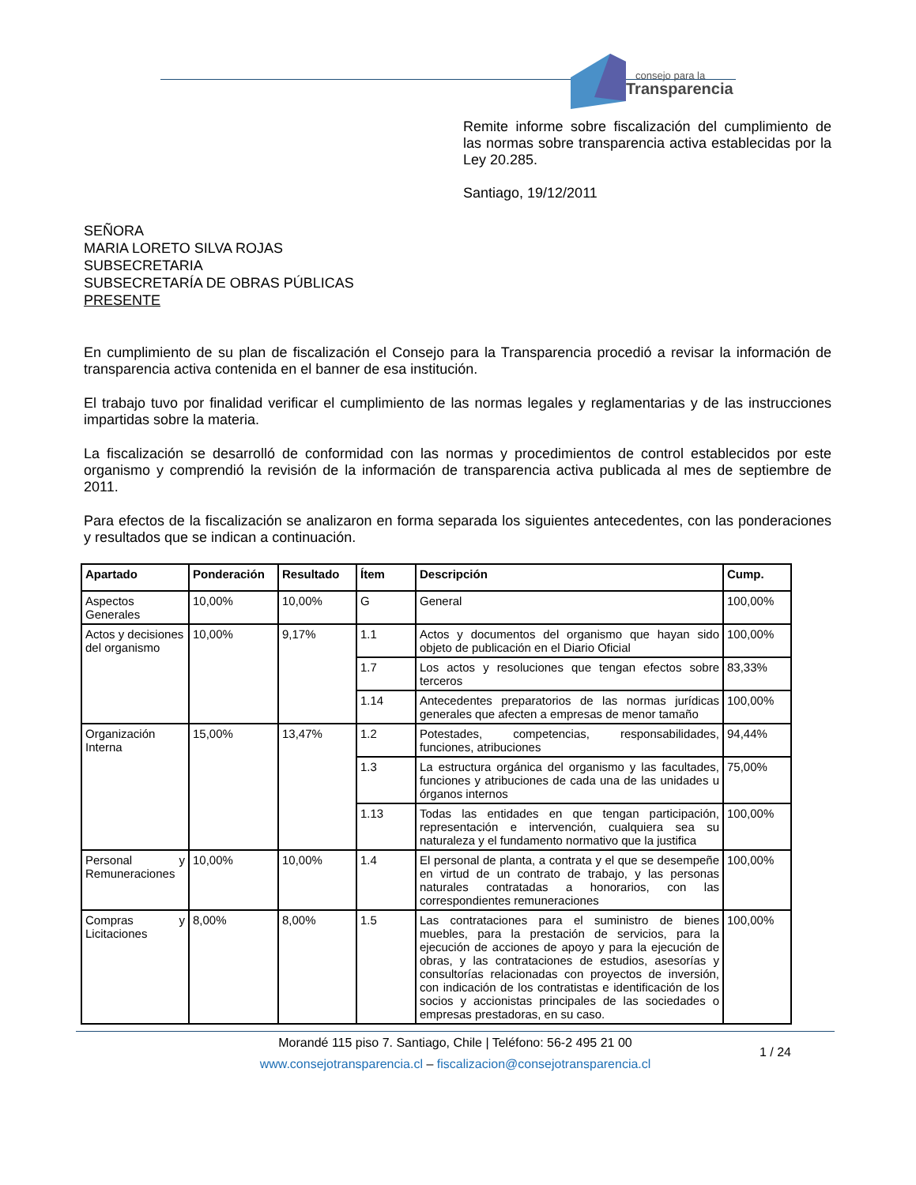consejo para la
Transparencia
Remite informe sobre fiscalización del cumplimiento de las normas sobre transparencia activa establecidas por la Ley 20.285.
Santiago, 19/12/2011
SEÑORA
MARIA LORETO SILVA ROJAS
SUBSECRETARIA
SUBSECRETARÍA DE OBRAS PÚBLICAS
PRESENTE
En cumplimiento de su plan de fiscalización el Consejo para la Transparencia procedió a revisar la información de transparencia activa contenida en el banner de esa institución.
El trabajo tuvo por finalidad verificar el cumplimiento de las normas legales y reglamentarias y de las instrucciones impartidas sobre la materia.
La fiscalización se desarrolló de conformidad con las normas y procedimientos de control establecidos por este organismo y comprendió la revisión de la información de transparencia activa publicada al mes de septiembre de 2011.
Para efectos de la fiscalización se analizaron en forma separada los siguientes antecedentes, con las ponderaciones y resultados que se indican a continuación.
| Apartado | Ponderación | Resultado | Ítem | Descripción | Cump. |
| --- | --- | --- | --- | --- | --- |
| Aspectos Generales | 10,00% | 10,00% | G | General | 100,00% |
| Actos y decisiones del organismo | 10,00% | 9,17% | 1.1 | Actos y documentos del organismo que hayan sido objeto de publicación en el Diario Oficial | 100,00% |
| | | | 1.7 | Los actos y resoluciones que tengan efectos sobre terceros | 83,33% |
| | | | 1.14 | Antecedentes preparatorios de las normas jurídicas generales que afecten a empresas de menor tamaño | 100,00% |
| Organización Interna | 15,00% | 13,47% | 1.2 | Potestades, competencias, responsabilidades, funciones, atribuciones | 94,44% |
| | | | 1.3 | La estructura orgánica del organismo y las facultades, funciones y atribuciones de cada una de las unidades u órganos internos | 75,00% |
| | | | 1.13 | Todas las entidades en que tengan participación, representación e intervención, cualquiera sea su naturaleza y el fundamento normativo que la justifica | 100,00% |
| Personal y Remuneraciones | 10,00% | 10,00% | 1.4 | El personal de planta, a contrata y el que se desempeñe en virtud de un contrato de trabajo, y las personas naturales contratadas a honorarios, con las correspondientes remuneraciones | 100,00% |
| Compras y Licitaciones | 8,00% | 8,00% | 1.5 | Las contrataciones para el suministro de bienes muebles, para la prestación de servicios, para la ejecución de acciones de apoyo y para la ejecución de obras, y las contrataciones de estudios, asesorías y consultorías relacionadas con proyectos de inversión, con indicación de los contratistas e identificación de los socios y accionistas principales de las sociedades o empresas prestadoras, en su caso. | 100,00% |
Morandé 115 piso 7. Santiago, Chile | Teléfono: 56-2 495 21 00
www.consejotransparencia.cl – fiscalizacion@consejotransparencia.cl
1 / 24